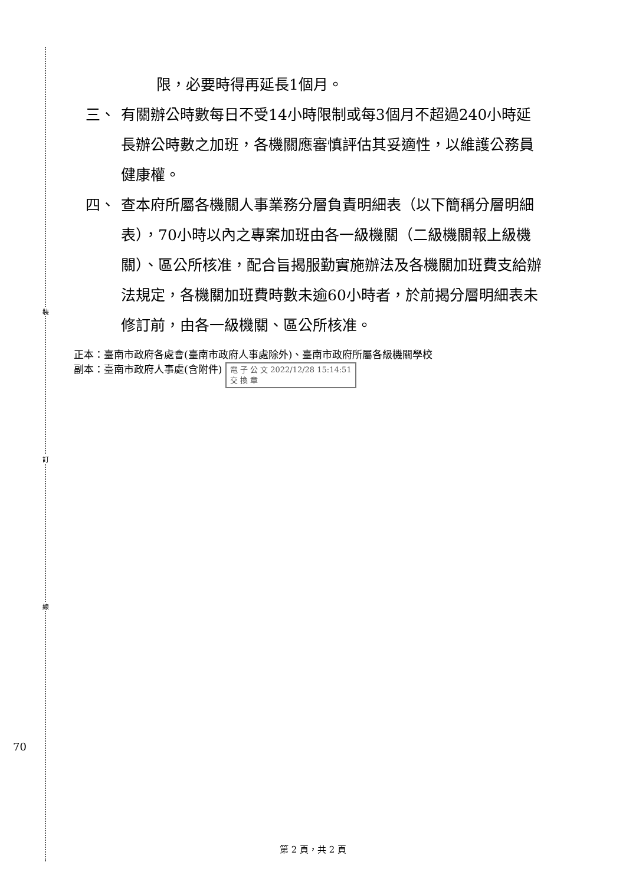裝
訂
線
70
限，必要時得再延長1個月。
三、 有關辦公時數每日不受14小時限制或每3個月不超過240小時延長辦公時數之加班，各機關應審慎評估其妥適性，以維護公務員健康權。
四、 查本府所屬各機關人事業務分層負責明細表（以下簡稱分層明細表），70小時以內之專案加班由各一級機關（二級機關報上級機關）、區公所核准，配合旨揭服勤實施辦法及各機關加班費支給辦法規定，各機關加班費時數未逾60小時者，於前揭分層明細表未修訂前，由各一級機關、區公所核准。
正本：臺南市政府各處會(臺南市政府人事處除外)、臺南市政府所屬各級機關學校
副本：臺南市政府人事處(含附件) 電 子 公 文 2022/12/28 15:14:51
交 換 章
第 2 頁，共 2 頁